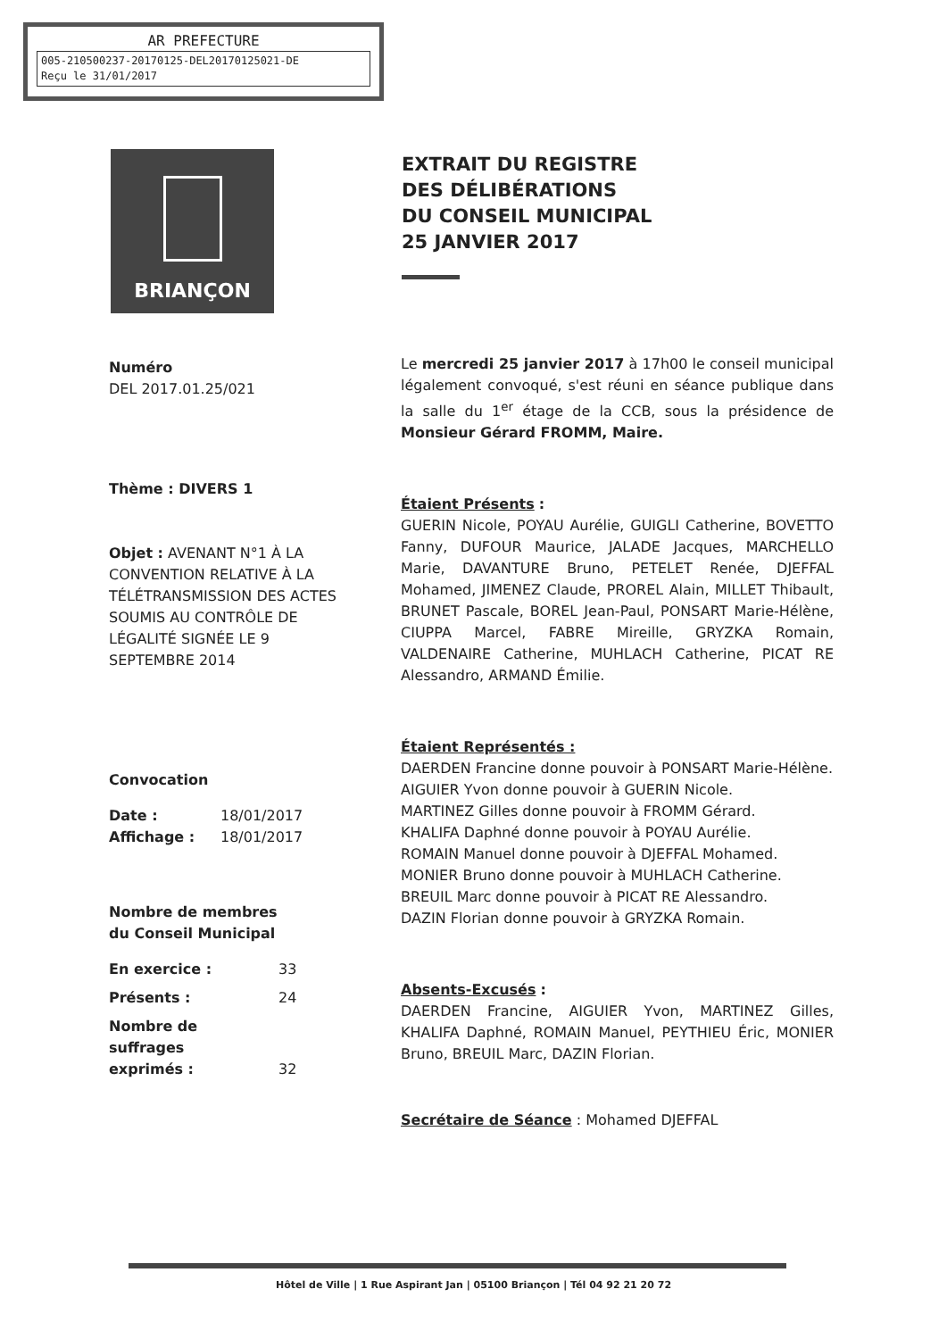AR PREFECTURE
005-210500237-20170125-DEL20170125021-DE
Reçu le 31/01/2017
BRIANÇON
EXTRAIT DU REGISTRE
DES DÉLIBÉRATIONS
DU CONSEIL MUNICIPAL
25 JANVIER 2017
Numéro
DEL 2017.01.25/021
Thème : DIVERS 1
Objet : AVENANT N°1 À LA CONVENTION RELATIVE À LA TÉLÉTRANSMISSION DES ACTES SOUMIS AU CONTRÔLE DE LÉGALITÉ SIGNÉE LE 9 SEPTEMBRE 2014
Convocation
Date : 18/01/2017
Affichage : 18/01/2017
Nombre de membres
du Conseil Municipal
En exercice : 33
Présents : 24
Nombre de
suffrages
exprimés : 32
Le mercredi 25 janvier 2017 à 17h00 le conseil municipal légalement convoqué, s'est réuni en séance publique dans la salle du 1<sup>er</sup> étage de la CCB, sous la présidence de Monsieur Gérard FROMM, Maire.
Étaient Présents :
GUERIN Nicole, POYAU Aurélie, GUIGLI Catherine, BOVETTO Fanny, DUFOUR Maurice, JALADE Jacques, MARCHELLO Marie, DAVANTURE Bruno, PETELET Renée, DJEFFAL Mohamed, JIMENEZ Claude, PROREL Alain, MILLET Thibault, BRUNET Pascale, BOREL Jean-Paul, PONSART Marie-Hélène, CIUPPA Marcel, FABRE Mireille, GRYZKA Romain, VALDENAIRE Catherine, MUHLACH Catherine, PICAT RE Alessandro, ARMAND Émilie.
Étaient Représentés :
DAERDEN Francine donne pouvoir à PONSART Marie-Hélène.
AIGUIER Yvon donne pouvoir à GUERIN Nicole.
MARTINEZ Gilles donne pouvoir à FROMM Gérard.
KHALIFA Daphné donne pouvoir à POYAU Aurélie.
ROMAIN Manuel donne pouvoir à DJEFFAL Mohamed.
MONIER Bruno donne pouvoir à MUHLACH Catherine.
BREUIL Marc donne pouvoir à PICAT RE Alessandro.
DAZIN Florian donne pouvoir à GRYZKA Romain.
Absents-Excusés :
DAERDEN Francine, AIGUIER Yvon, MARTINEZ Gilles, KHALIFA Daphné, ROMAIN Manuel, PEYTHIEU Éric, MONIER Bruno, BREUIL Marc, DAZIN Florian.
Secrétaire de Séance : Mohamed DJEFFAL
Hôtel de Ville | 1 Rue Aspirant Jan | 05100 Briançon | Tél 04 92 21 20 72